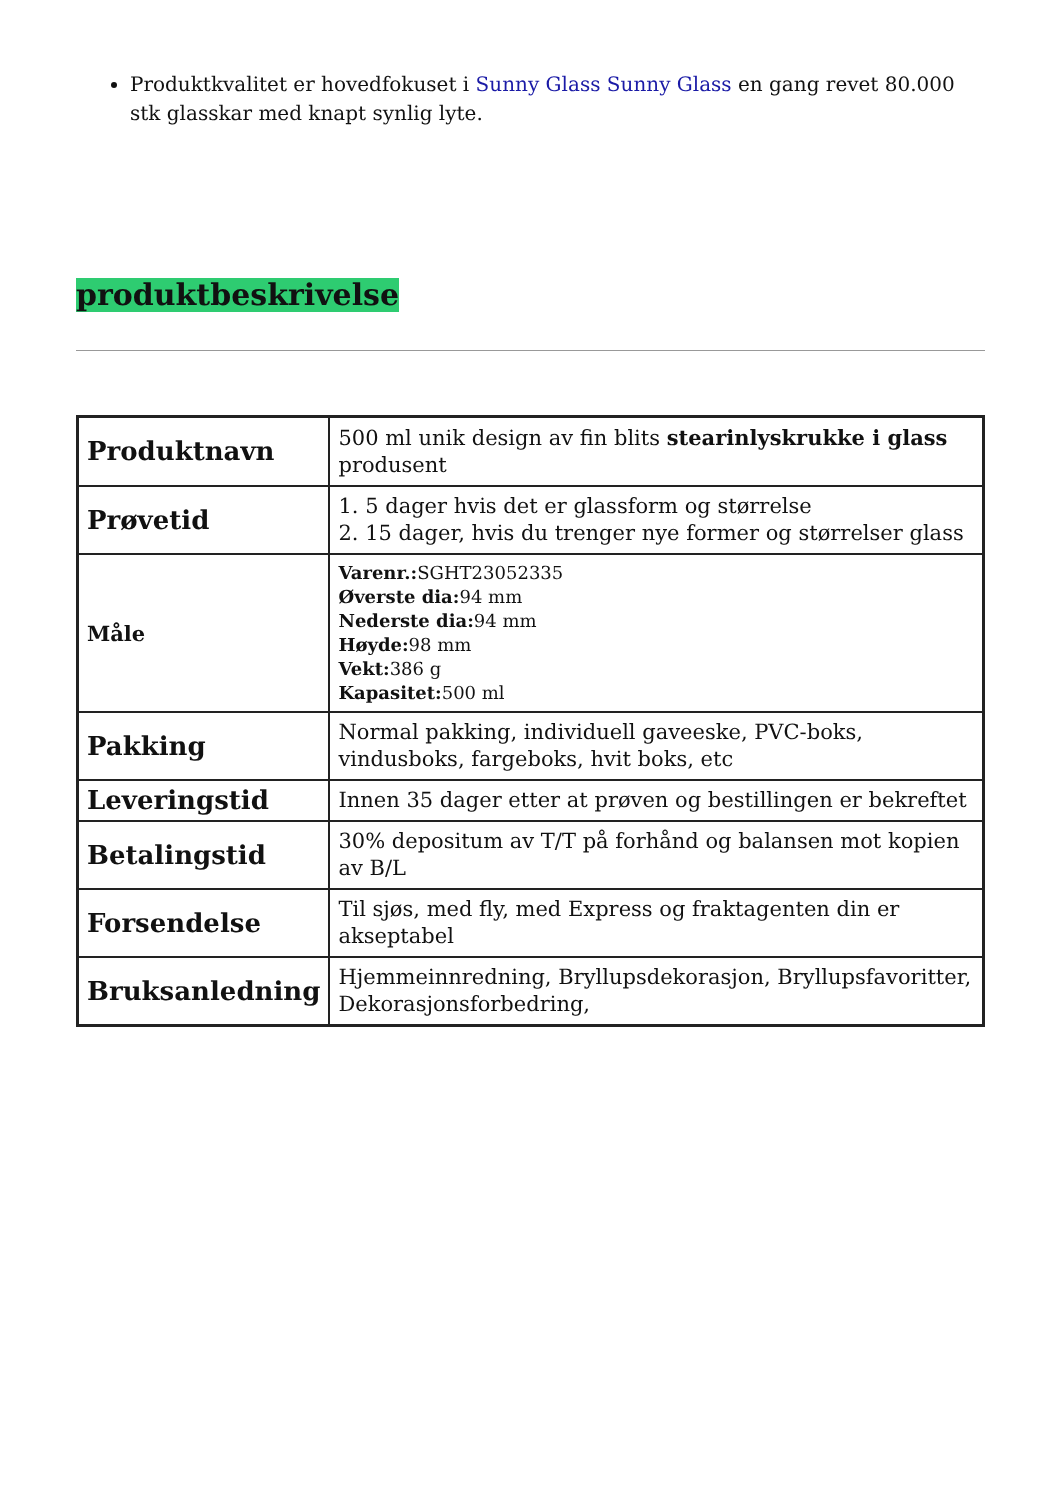Produktkvalitet er hovedfokuset i Sunny Glass Sunny Glass en gang revet 80.000 stk glasskar med knapt synlig lyte.
produktbeskrivelse
| Produktnavn | 500 ml unik design av fin blits stearinlyskrukke i glass produsent |
| Prøvetid | 1. 5 dager hvis det er glassform og størrelse 2. 15 dager, hvis du trenger nye former og størrelser glass |
| Måle | Varenr.: SGHT23052335 Øverste dia: 94 mm Nederste dia: 94 mm Høyde: 98 mm Vekt: 386 g Kapasitet: 500 ml |
| Pakking | Normal pakking, individuell gaveeske, PVC-boks, vindusboks, fargeboks, hvit boks, etc |
| Leveringstid | Innen 35 dager etter at prøven og bestillingen er bekreftet |
| Betalingstid | 30% depositum av T/T på forhånd og balansen mot kopien av B/L |
| Forsendelse | Til sjøs, med fly, med Express og fraktagenten din er akseptabel |
| Bruksanledning | Hjemmeinnredning, Bryllupsdekorasjon, Bryllupsfavoritter, Dekorasjonsforbedring, |